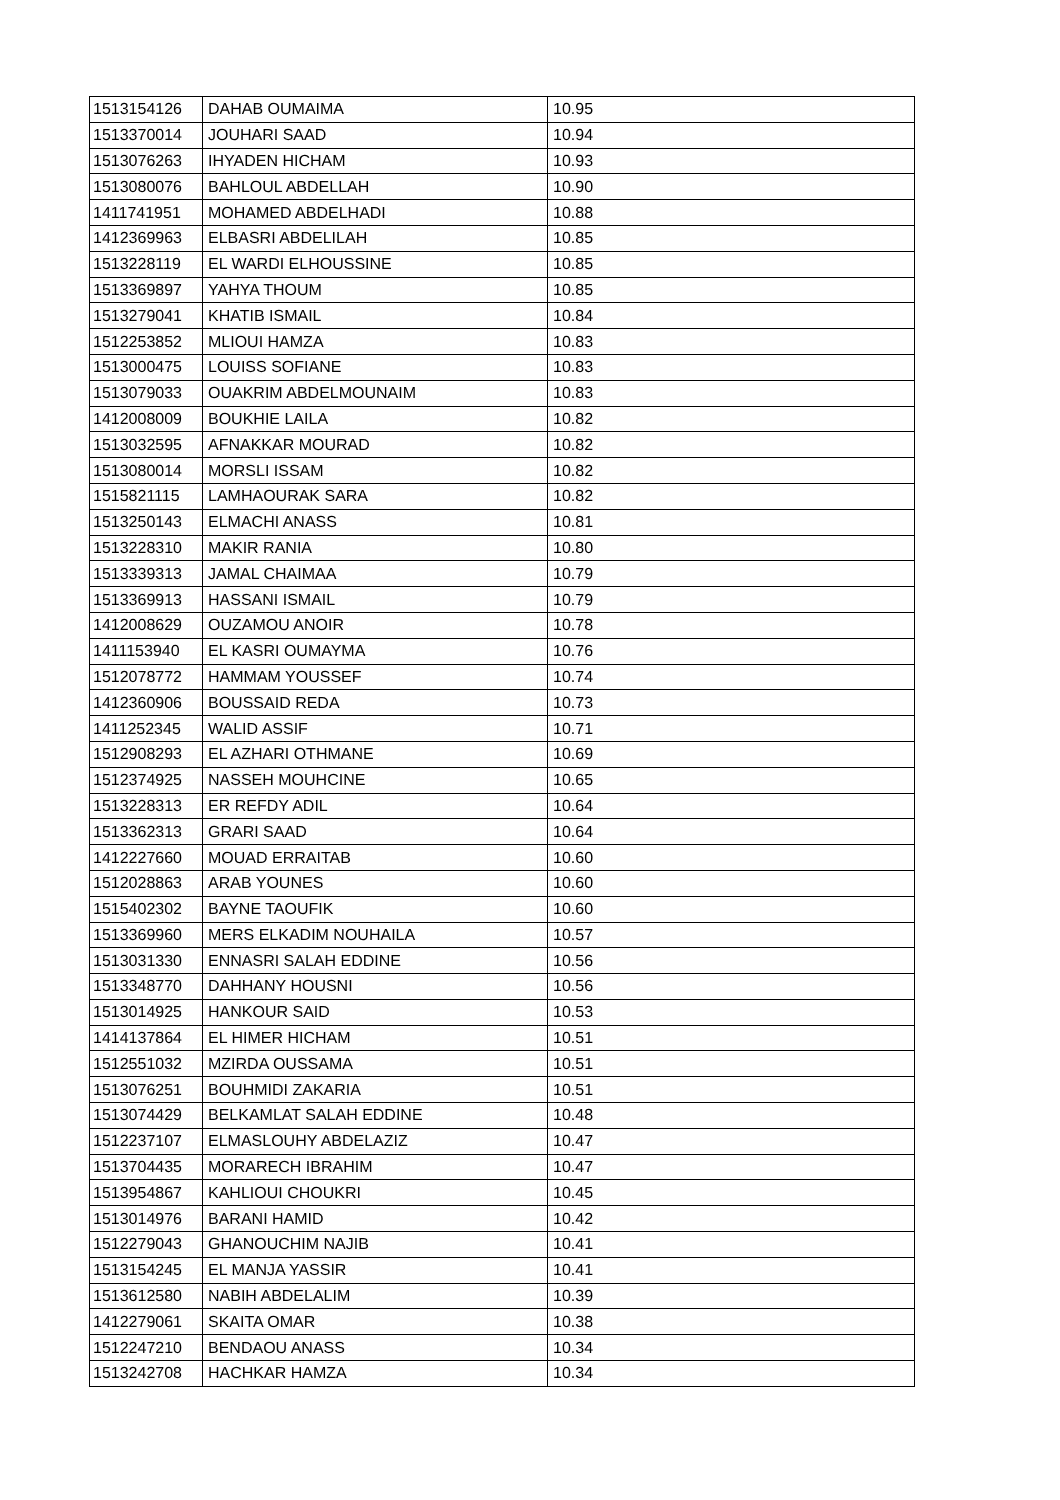| 1513154126 | DAHAB OUMAIMA | 10.95 |
| 1513370014 | JOUHARI SAAD | 10.94 |
| 1513076263 | IHYADEN HICHAM | 10.93 |
| 1513080076 | BAHLOUL ABDELLAH | 10.90 |
| 1411741951 | MOHAMED ABDELHADI | 10.88 |
| 1412369963 | ELBASRI ABDELILAH | 10.85 |
| 1513228119 | EL WARDI ELHOUSSINE | 10.85 |
| 1513369897 | YAHYA THOUM | 10.85 |
| 1513279041 | KHATIB ISMAIL | 10.84 |
| 1512253852 | MLIOUI HAMZA | 10.83 |
| 1513000475 | LOUISS SOFIANE | 10.83 |
| 1513079033 | OUAKRIM ABDELMOUNAIM | 10.83 |
| 1412008009 | BOUKHIE LAILA | 10.82 |
| 1513032595 | AFNAKKAR MOURAD | 10.82 |
| 1513080014 | MORSLI ISSAM | 10.82 |
| 1515821115 | LAMHAOURAK SARA | 10.82 |
| 1513250143 | ELMACHI ANASS | 10.81 |
| 1513228310 | MAKIR RANIA | 10.80 |
| 1513339313 | JAMAL CHAIMAA | 10.79 |
| 1513369913 | HASSANI ISMAIL | 10.79 |
| 1412008629 | OUZAMOU ANOIR | 10.78 |
| 1411153940 | EL KASRI OUMAYMA | 10.76 |
| 1512078772 | HAMMAM YOUSSEF | 10.74 |
| 1412360906 | BOUSSAID REDA | 10.73 |
| 1411252345 | WALID ASSIF | 10.71 |
| 1512908293 | EL AZHARI OTHMANE | 10.69 |
| 1512374925 | NASSEH MOUHCINE | 10.65 |
| 1513228313 | ER REFDY ADIL | 10.64 |
| 1513362313 | GRARI SAAD | 10.64 |
| 1412227660 | MOUAD ERRAITAB | 10.60 |
| 1512028863 | ARAB YOUNES | 10.60 |
| 1515402302 | BAYNE TAOUFIK | 10.60 |
| 1513369960 | MERS ELKADIM NOUHAILA | 10.57 |
| 1513031330 | ENNASRI SALAH EDDINE | 10.56 |
| 1513348770 | DAHHANY HOUSNI | 10.56 |
| 1513014925 | HANKOUR SAID | 10.53 |
| 1414137864 | EL HIMER HICHAM | 10.51 |
| 1512551032 | MZIRDA OUSSAMA | 10.51 |
| 1513076251 | BOUHMIDI ZAKARIA | 10.51 |
| 1513074429 | BELKAMLAT SALAH EDDINE | 10.48 |
| 1512237107 | ELMASLOUHY ABDELAZIZ | 10.47 |
| 1513704435 | MORARECH IBRAHIM | 10.47 |
| 1513954867 | KAHLIOUI CHOUKRI | 10.45 |
| 1513014976 | BARANI HAMID | 10.42 |
| 1512279043 | GHANOUCHIM NAJIB | 10.41 |
| 1513154245 | EL MANJA YASSIR | 10.41 |
| 1513612580 | NABIH ABDELALIM | 10.39 |
| 1412279061 | SKAITA OMAR | 10.38 |
| 1512247210 | BENDAOU ANASS | 10.34 |
| 1513242708 | HACHKAR HAMZA | 10.34 |